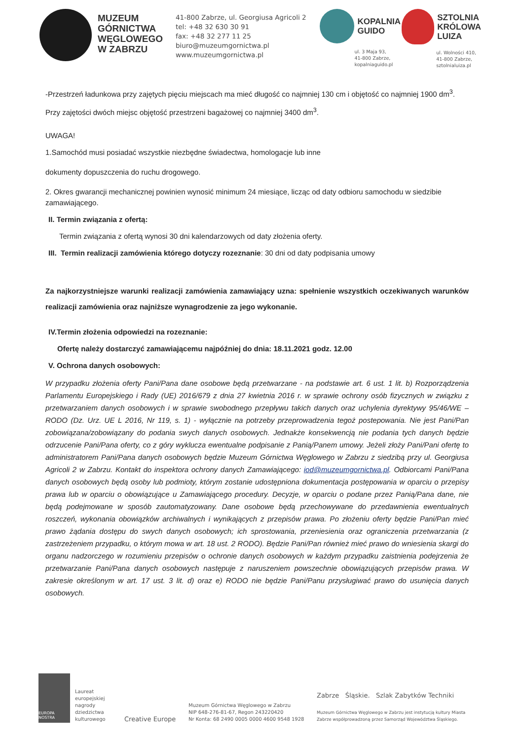MUZEUM
GÓRNICTWA
WĘGLOWEGO
W ZABRZU
41-800 Zabrze, ul. Georgiusa Agricoli 2
tel: +48 32 630 30 91
fax: +48 32 277 11 25
biuro@muzeumgornictwa.pl
www.muzeumgornictwa.pl
KOPALNIA
GUIDO
ul. 3 Maja 93,
41-800 Zabrze,
kopalniaguido.pl
SZTOLNIA
KRÓLOWA
LUIZA
ul. Wolności 410,
41-800 Zabrze,
sztolnialuiza.pl
-Przestrzeń ładunkowa przy zajętych pięciu miejscach ma mieć długość co najmniej 130 cm i objętość co najmniej 1900 dm<sup>3</sup>. Przy zajętości dwóch miejsc objętość przestrzeni bagażowej co najmniej 3400 dm<sup>3</sup>.
UWAGA!
1.Samochód musi posiadać wszystkie niezbędne świadectwa, homologacje lub inne
dokumenty dopuszczenia do ruchu drogowego.
2. Okres gwarancji mechanicznej powinien wynosić minimum 24 miesiące, licząc od daty odbioru samochodu w siedzibie zamawiającego.
II. Termin związania z ofertą:
Termin związania z ofertą wynosi 30 dni kalendarzowych od daty złożenia oferty.
III. Termin realizacji zamówienia którego dotyczy rozeznanie: 30 dni od daty podpisania umowy
Za najkorzystniejsze warunki realizacji zamówienia zamawiający uzna: spełnienie wszystkich oczekiwanych warunków realizacji zamówienia oraz najniższe wynagrodzenie za jego wykonanie.
IV.Termin złożenia odpowiedzi na rozeznanie:
Ofertę należy dostarczyć zamawiającemu najpóźniej do dnia: 18.11.2021 godz. 12.00
V. Ochrona danych osobowych:
W przypadku złożenia oferty Pani/Pana dane osobowe będą przetwarzane - na podstawie art. 6 ust. 1 lit. b) Rozporządzenia Parlamentu Europejskiego i Rady (UE) 2016/679 z dnia 27 kwietnia 2016 r. w sprawie ochrony osób fizycznych w związku z przetwarzaniem danych osobowych i w sprawie swobodnego przepływu takich danych oraz uchylenia dyrektywy 95/46/WE – RODO (Dz. Urz. UE L 2016, Nr 119, s. 1) - wyłącznie na potrzeby przeprowadzenia tegoż postepowania. Nie jest Pani/Pan zobowiązana/zobowiązany do podania swych danych osobowych. Jednakże konsekwencją nie podania tych danych będzie odrzucenie Pani/Pana oferty, co z góry wyklucza ewentualne podpisanie z Panią/Panem umowy. Jeżeli złoży Pani/Pani ofertę to administratorem Pani/Pana danych osobowych będzie Muzeum Górnictwa Węglowego w Zabrzu z siedzibą przy ul. Georgiusa Agricoli 2 w Zabrzu. Kontakt do inspektora ochrony danych Zamawiającego: iod@muzeumgornictwa.pl. Odbiorcami Pani/Pana danych osobowych będą osoby lub podmioty, którym zostanie udostępniona dokumentacja postępowania w oparciu o przepisy prawa lub w oparciu o obowiązujące u Zamawiającego procedury. Decyzje, w oparciu o podane przez Panią/Pana dane, nie będą podejmowane w sposób zautomatyzowany. Dane osobowe będą przechowywane do przedawnienia ewentualnych roszczeń, wykonania obowiązków archiwalnych i wynikających z przepisów prawa. Po złożeniu oferty będzie Pani/Pan mieć prawo żądania dostępu do swych danych osobowych; ich sprostowania, przeniesienia oraz ograniczenia przetwarzania (z zastrzeżeniem przypadku, o którym mowa w art. 18 ust. 2 RODO). Będzie Pani/Pan również mieć prawo do wniesienia skargi do organu nadzorczego w rozumieniu przepisów o ochronie danych osobowych w każdym przypadku zaistnienia podejrzenia że przetwarzanie Pani/Pana danych osobowych następuje z naruszeniem powszechnie obowiązujących przepisów prawa. W zakresie określonym w art. 17 ust. 3 lit. d) oraz e) RODO nie będzie Pani/Panu przysługiwać prawo do usunięcia danych osobowych.
EUROPA NOSTRA
Laureat europejskiej nagrody dziedzictwa kulturowego
Creative Europe
Muzeum Górnictwa Węglowego w Zabrzu
NIP 648-276-81-67, Regon 243220420
Nr Konta: 68 2490 0005 0000 4600 9548 1928
Zabrze Śląskie. Szlak Zabytków Techniki
Muzeum Górnictwa Węglowego w Zabrzu jest instytucją kultury Miasta Zabrze współprowadzoną przez Samorząd Województwa Śląskiego.